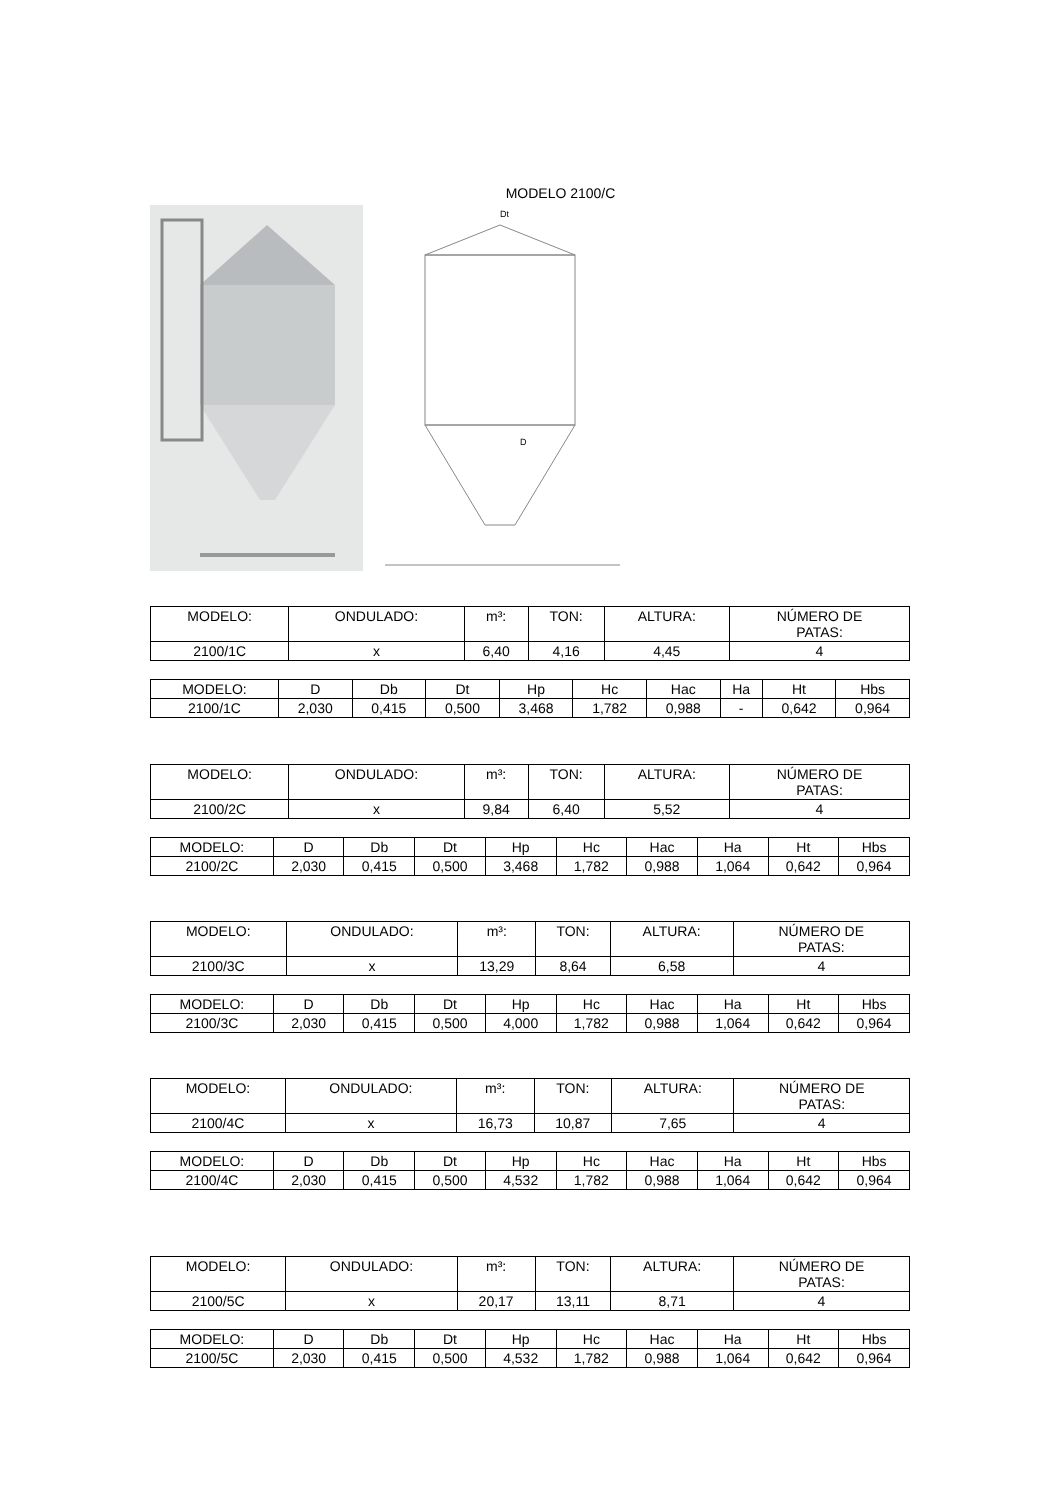MODELO 2100/C
Dt
D
| MODELO: | ONDULADO: | m³: | TON: | ALTURA: | NÚMERO DE PATAS: |
| 2100/1C | x | 6,40 | 4,16 | 4,45 | 4 |
| MODELO: | D | Db | Dt | Hp | Hc | Hac | Ha | Ht | Hbs |
| 2100/1C | 2,030 | 0,415 | 0,500 | 3,468 | 1,782 | 0,988 | - | 0,642 | 0,964 |
| MODELO: | ONDULADO: | m³: | TON: | ALTURA: | NÚMERO DE PATAS: |
| 2100/2C | x | 9,84 | 6,40 | 5,52 | 4 |
| MODELO: | D | Db | Dt | Hp | Hc | Hac | Ha | Ht | Hbs |
| 2100/2C | 2,030 | 0,415 | 0,500 | 3,468 | 1,782 | 0,988 | 1,064 | 0,642 | 0,964 |
| MODELO: | ONDULADO: | m³: | TON: | ALTURA: | NÚMERO DE PATAS: |
| 2100/3C | x | 13,29 | 8,64 | 6,58 | 4 |
| MODELO: | D | Db | Dt | Hp | Hc | Hac | Ha | Ht | Hbs |
| 2100/3C | 2,030 | 0,415 | 0,500 | 4,000 | 1,782 | 0,988 | 1,064 | 0,642 | 0,964 |
| MODELO: | ONDULADO: | m³: | TON: | ALTURA: | NÚMERO DE PATAS: |
| 2100/4C | x | 16,73 | 10,87 | 7,65 | 4 |
| MODELO: | D | Db | Dt | Hp | Hc | Hac | Ha | Ht | Hbs |
| 2100/4C | 2,030 | 0,415 | 0,500 | 4,532 | 1,782 | 0,988 | 1,064 | 0,642 | 0,964 |
| MODELO: | ONDULADO: | m³: | TON: | ALTURA: | NÚMERO DE PATAS: |
| 2100/5C | x | 20,17 | 13,11 | 8,71 | 4 |
| MODELO: | D | Db | Dt | Hp | Hc | Hac | Ha | Ht | Hbs |
| 2100/5C | 2,030 | 0,415 | 0,500 | 4,532 | 1,782 | 0,988 | 1,064 | 0,642 | 0,964 |